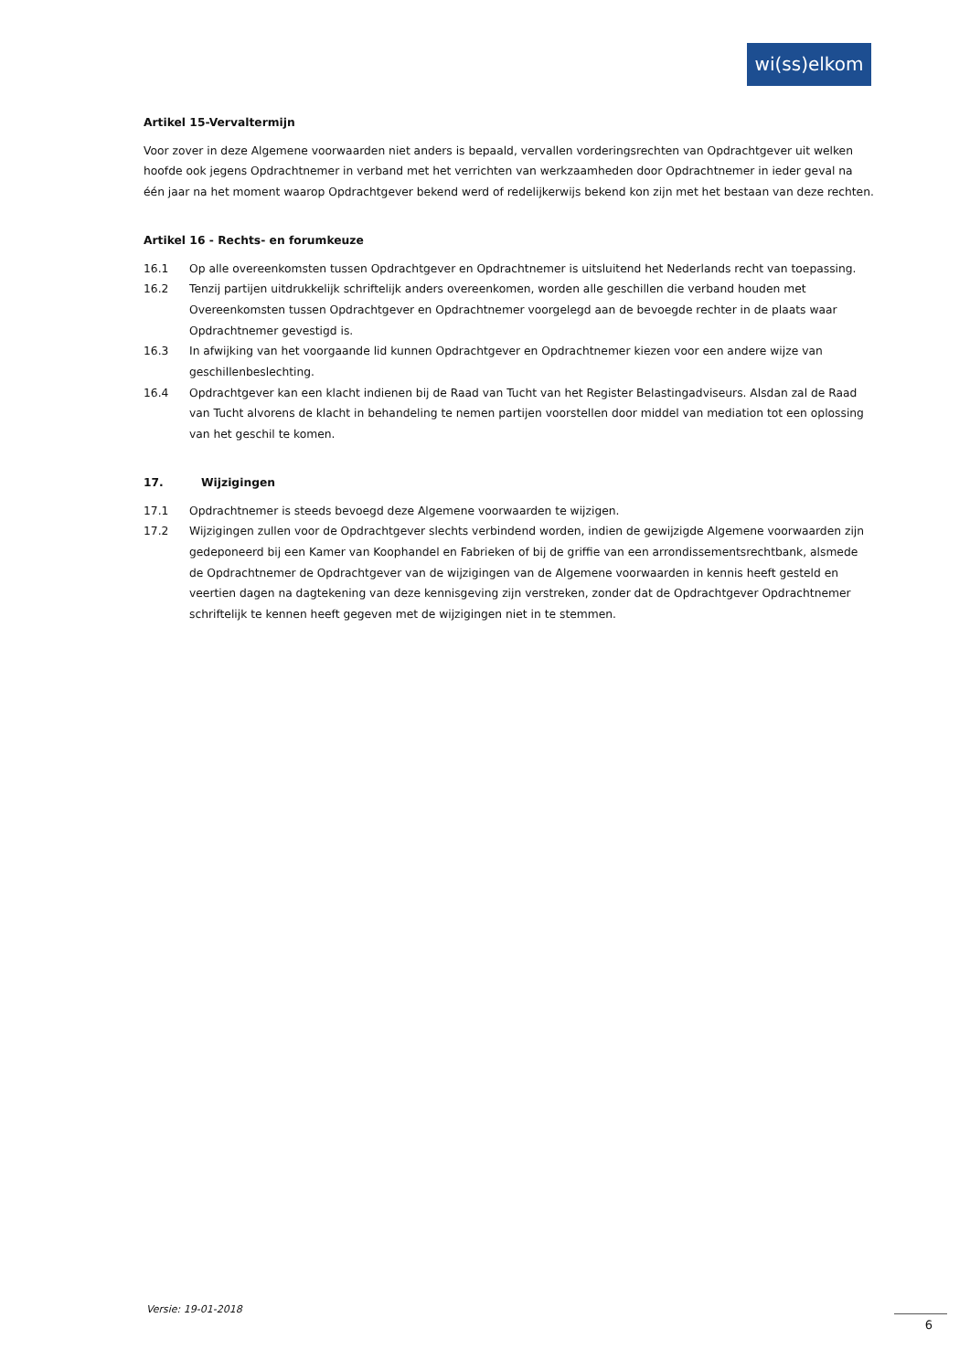wi(ss)elkom
Artikel 15-Vervaltermijn
Voor zover in deze Algemene voorwaarden niet anders is bepaald, vervallen vorderingsrechten van Opdrachtgever uit welken hoofde ook jegens Opdrachtnemer in verband met het verrichten van werkzaamheden door Opdrachtnemer in ieder geval na één jaar na het moment waarop Opdrachtgever bekend werd of redelijkerwijs bekend kon zijn met het bestaan van deze rechten.
Artikel 16 - Rechts- en forumkeuze
16.1 Op alle overeenkomsten tussen Opdrachtgever en Opdrachtnemer is uitsluitend het Nederlands recht van toepassing.
16.2 Tenzij partijen uitdrukkelijk schriftelijk anders overeenkomen, worden alle geschillen die verband houden met Overeenkomsten tussen Opdrachtgever en Opdrachtnemer voorgelegd aan de bevoegde rechter in de plaats waar Opdrachtnemer gevestigd is.
16.3 In afwijking van het voorgaande lid kunnen Opdrachtgever en Opdrachtnemer kiezen voor een andere wijze van geschillenbeslechting.
16.4 Opdrachtgever kan een klacht indienen bij de Raad van Tucht van het Register Belastingadviseurs. Alsdan zal de Raad van Tucht alvorens de klacht in behandeling te nemen partijen voorstellen door middel van mediation tot een oplossing van het geschil te komen.
17. Wijzigingen
17.1 Opdrachtnemer is steeds bevoegd deze Algemene voorwaarden te wijzigen.
17.2 Wijzigingen zullen voor de Opdrachtgever slechts verbindend worden, indien de gewijzigde Algemene voorwaarden zijn gedeponeerd bij een Kamer van Koophandel en Fabrieken of bij de griffie van een arrondissementsrechtbank, alsmede de Opdrachtnemer de Opdrachtgever van de wijzigingen van de Algemene voorwaarden in kennis heeft gesteld en veertien dagen na dagtekening van deze kennisgeving zijn verstreken, zonder dat de Opdrachtgever Opdrachtnemer schriftelijk te kennen heeft gegeven met de wijzigingen niet in te stemmen.
Versie: 19-01-2018
6